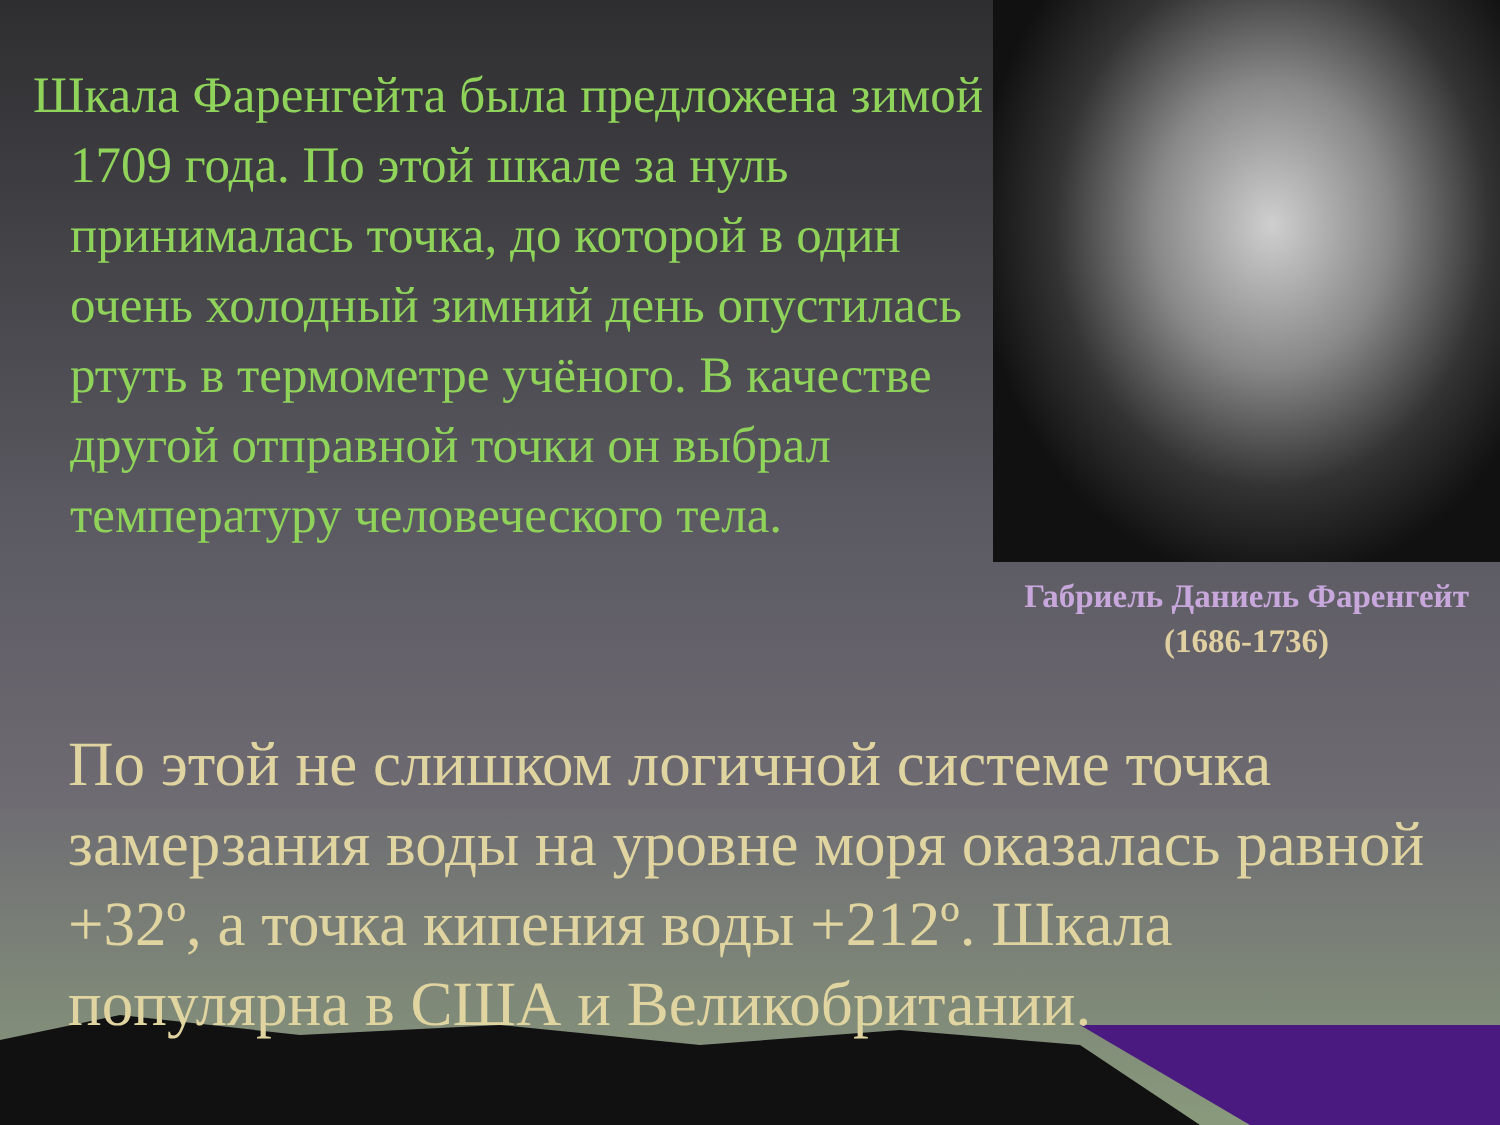Шкала Фаренгейта была предложена зимой 1709 года. По этой шкале за нуль принималась точка, до которой в один очень холодный зимний день опустилась ртуть в термометре учёного. В качестве другой отправной точки он выбрал температуру человеческого тела.
Габриель Даниель Фаренгейт
(1686-1736)
По этой не слишком логичной системе точка замерзания воды на уровне моря оказалась равной +32º, а точка кипения воды +212º. Шкала популярна в США и Великобритании.